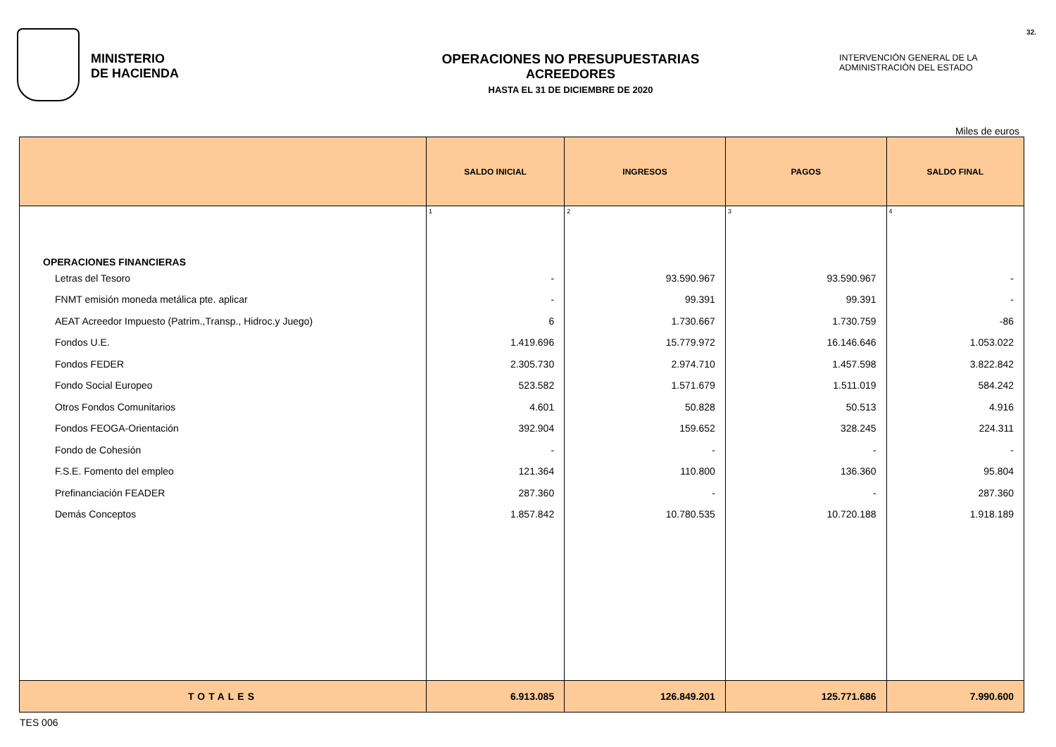MINISTERIO
DE HACIENDA
OPERACIONES NO PRESUPUESTARIAS
ACREEDORES
HASTA EL 31 DE DICIEMBRE DE 2020
32.
INTERVENCIÓN GENERAL DE LA
ADMINISTRACIÓN DEL ESTADO
Miles de euros
| | SALDO INICIAL | INGRESOS | PAGOS | SALDO FINAL |
| --- | --- | --- | --- | --- |
| | 1 | 2 | 3 | 4 |
| OPERACIONES FINANCIERAS | | | | |
| Letras del Tesoro | - | 93.590.967 | 93.590.967 | - |
| FNMT emisión moneda metálica pte. aplicar | - | 99.391 | 99.391 | - |
| AEAT Acreedor Impuesto (Patrim.,Transp., Hidroc.y Juego) | 6 | 1.730.667 | 1.730.759 | -86 |
| Fondos U.E. | 1.419.696 | 15.779.972 | 16.146.646 | 1.053.022 |
| Fondos FEDER | 2.305.730 | 2.974.710 | 1.457.598 | 3.822.842 |
| Fondo Social Europeo | 523.582 | 1.571.679 | 1.511.019 | 584.242 |
| Otros Fondos Comunitarios | 4.601 | 50.828 | 50.513 | 4.916 |
| Fondos FEOGA-Orientación | 392.904 | 159.652 | 328.245 | 224.311 |
| Fondo de Cohesión | - | - | - | - |
| F.S.E. Fomento del empleo | 121.364 | 110.800 | 136.360 | 95.804 |
| Prefinanciación FEADER | 287.360 | - | - | 287.360 |
| Demás Conceptos | 1.857.842 | 10.780.535 | 10.720.188 | 1.918.189 |
| TOTALES | 6.913.085 | 126.849.201 | 125.771.686 | 7.990.600 |
TES 006